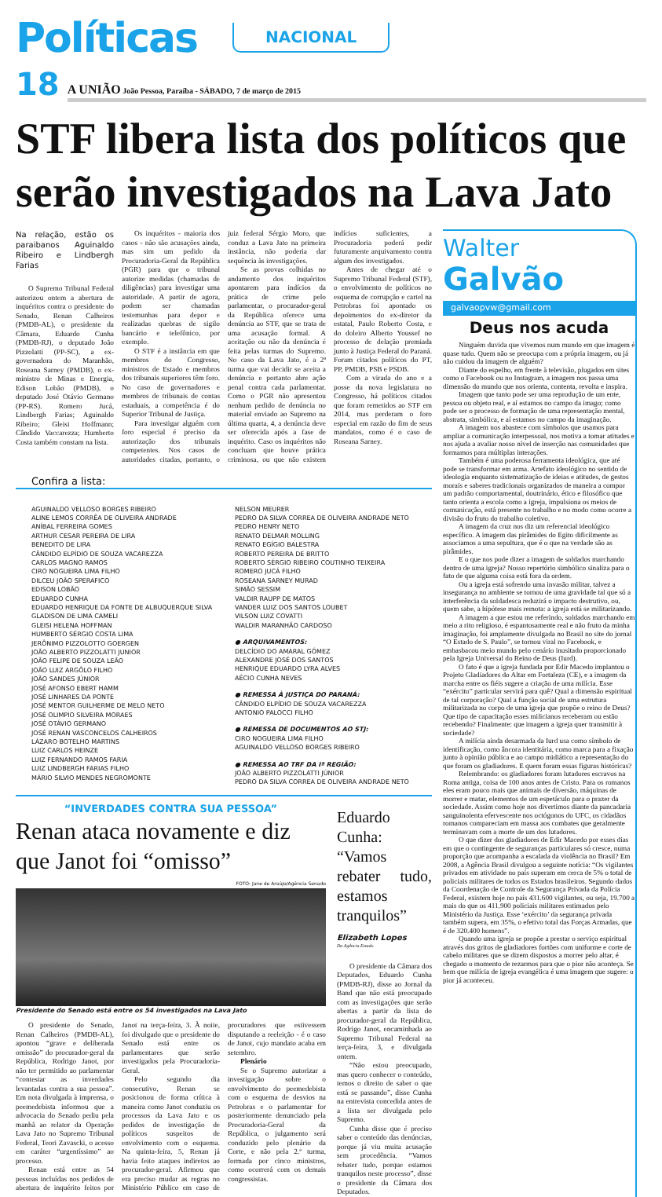Políticas
NACIONAL
18
A UNIÃO João Pessoa, Paraíba - SÁBADO, 7 de março de 2015
STF libera lista dos políticos que serão investigados na Lava Jato
Na relação, estão os paraibanos Aguinaldo Ribeiro e Lindbergh Farias
O Supremo Tribunal Federal autorizou ontem a abertura de inquéritos contra o presidente do Senado, Renan Calheiros (PMDB-AL), o presidente da Câmara, Eduardo Cunha (PMDB-RJ), o deputado João Pizzolatti (PP-SC), a ex-governadora do Maranhão, Roseana Sarney (PMDB), o ex-ministro de Minas e Energia, Edison Lobão (PMDB), o deputado José Otávio Germano (PP-RS). Romero Jucá, Lindbergh Farias; Aguinaldo Ribeiro; Gleisi Hoffmann; Cândido Vaccarezza; Humberto Costa também constam na lista.
Os inquéritos - maioria dos casos - não são acusações ainda, mas sim um pedido da Procuradoria-Geral da República (PGR) para que o tribunal autorize medidas (chamadas de diligências) para investigar uma autoridade. A partir de agora, podem ser chamadas testemunhas para depor e realizadas quebras de sigilo bancário e telefônico, por exemplo.
O STF é a instância em que membros do Congresso, ministros de Estado e membros dos tribunais superiores têm foro. No caso de governadores e membros de tribunais de contas estaduais, a competência é do Superior Tribunal de Justiça.
Para investigar alguém com foro especial é preciso da autorização dos tribunais competentes. Nos casos de autoridades citadas, portanto, o juiz federal Sérgio Moro, que conduz a Lava Jato na primeira instância, não poderia dar sequência às investigações.
Se as provas colhidas no andamento dos inquéritos apontarem para indícios da prática de crime pelo parlamentar, o procurador-geral da República oferece uma denúncia ao STF, que se trata de uma acusação formal. A aceitação ou não da denúncia é feita pelas turmas do Supremo. No caso da Lava Jato, é a 2ª turma que vai decidir se aceita a denúncia e portanto abre ação penal contra cada parlamentar. Como o PGR não apresentou nenhum pedido de denúncia no material enviado ao Supremo na última quarta, 4, a denúncia deve ser oferecida após a fase de inquérito. Caso os inquéritos não concluam que houve prática criminosa, ou que não existem indícios suficientes, a Procuradoria poderá pedir futuramente arquivamento contra algum dos investigados.
Antes de chegar até o Supremo Tribunal Federal (STF), o envolvimento de políticos no esquema de corrupção e cartel na Petrobras foi apontado os depoimentos do ex-diretor da estatal, Paulo Roberto Costa, e do doleiro Alberto Youssef no processo de delação premiada junto à Justiça Federal do Paraná. Foram citados políticos do PT, PP, PMDB, PSB e PSDB.
Com a virada do ano e a posse da nova legislatura no Congresso, há políticos citados que foram remetidos ao STF em 2014, mas perderam o foro especial em razão do fim de seus mandatos, como é o caso de Roseana Sarney.
Confira a lista:
AGUINALDO VELLOSO BORGES RIBEIRO
ALINE LEMOS CORRÊA DE OLIVEIRA ANDRADE
ANÍBAL FERREIRA GOMES
ARTHUR CESAR PEREIRA DE LIRA
BENEDITO DE LIRA
CÂNDIDO ELPÍDIO DE SOUZA VACAREZZA
CARLOS MAGNO RAMOS
CIRO NOGUEIRA LIMA FILHO
DILCEU JOÃO SPERAFICO
EDISON LOBÃO
EDUARDO CUNHA
EDUARDO HENRIQUE DA FONTE DE ALBUQUERQUE SILVA
GLADISON DE LIMA CAMELI
GLEISI HELENA HOFFMAN
HUMBERTO SÉRGIO COSTA LIMA
JERÔNIMO PIZZOLOTTO GOERGEN
JOÃO ALBERTO PIZZOLATTI JUNIOR
JOÃO FELIPE DE SOUZA LEÃO
JOÃO LUIZ ARGÔLO FILHO
JOÃO SANDES JÚNIOR
JOSÉ AFONSO EBERT HAMM
JOSÉ LINHARES DA PONTE
JOSÉ MENTOR GUILHERME DE MELO NETO
JOSÉ OLIMPIO SILVEIRA MORAES
JOSÉ OTÁVIO GERMANO
JOSÉ RENAN VASCONCELOS CALHEIROS
LÁZARO BOTELHO MARTINS
LUIZ CARLOS HEINZE
LUIZ FERNANDO RAMOS FARIA
LUIZ LINDBERGH FARIAS FILHO
MÁRIO SILVIO MENDES NEGROMONTE
NELSON MEURER
PEDRO DA SILVA CORREA DE OLIVEIRA ANDRADE NETO
PEDRO HENRY NETO
RENATO DELMAR MOLLING
RENATO EGÍGIO BALESTRA
ROBERTO PEREIRA DE BRITTO
ROBERTO SÉRGIO RIBEIRO COUTINHO TEIXEIRA
ROMERO JUCÁ FILHO
ROSEANA SARNEY MURAD
SIMÃO SESSIM
VALDIR RAUPP DE MATOS
VANDER LUIZ DOS SANTOS LOUBET
VILSON LUIZ COVATTI
WALDIR MARANHÃO CARDOSO
● ARQUIVAMENTOS:
DELCÍDIO DO AMARAL GÓMEZ
ALEXANDRE JOSÉ DOS SANTOS
HENRIQUE EDUARDO LYRA ALVES
AÉCIO CUNHA NEVES
● REMESSA À JUSTIÇA DO PARANÁ:
CÂNDIDO ELPÍDIO DE SOUZA VACAREZZA
ANTONIO PALOCCI FILHO
● REMESSA DE DOCUMENTOS AO STJ:
CIRO NOGUEIRA LIMA FILHO
AGUINALDO VELLOSO BORGES RIBEIRO
● REMESSA AO TRF DA Iª REGIÃO:
JOÃO ALBERTO PIZZOLATTI JÚNIOR
PEDRO DA SILVA CORREA DE OLIVEIRA ANDRADE NETO
“INVERDADES CONTRA SUA PESSOA”
Renan ataca novamente e diz que Janot foi “omisso”
FOTO: Jane de Araújo/Agência Senado
Presidente do Senado está entre os 54 investigados na Lava Jato
O presidente do Senado, Renan Calheiros (PMDB-AL), apontou “grave e deliberada omissão” do procurador-geral da República, Rodrigo Janot, por não ter permitido ao parlamentar “contestar as inverdades levantadas contra a sua pessoa”. Em nota divulgada à imprensa, o peemedebista informou que a advocacia do Senado pediu pela manhã ao relator da Operação Lava Jato no Supremo Tribunal Federal, Teori Zavascki, o acesso em caráter “urgentíssimo” ao processo.
Renan está entre as 54 pessoas incluídas nos pedidos de abertura de inquérito feitos por Janot na terça-feira, 3. À noite, foi divulgado que o presidente do Senado está entre os parlamentares que serão investigados pela Procuradoria-Geral.
Pelo segundo dia consecutivo, Renan se posicionou de forma crítica à maneira como Janot conduziu os processos da Lava Jato e os pedidos de investigação de políticos suspeitos de envolvimento com o esquema. Na quinta-feira, 5, Renan já havia feito ataques indiretos ao procurador-geral. Afirmou que era preciso mudar as regras no Ministério Público em caso de procuradores que estivessem disputando a reeleição - é o caso de Janot, cujo mandato acaba em setembro.
Plenário
Se o Supremo autorizar a investigação sobre o envolvimento do peemedebista com o esquema de desvios na Petrobras e o parlamentar for posteriormente denunciado pela Procuradoria-Geral da República, o julgamento será conduzido pelo plenário da Corte, e não pela 2.ª turma, formada por cinco ministros, como ocorrerá com os demais congressistas.
Eduardo Cunha: “Vamos rebater tudo, estamos tranquilos”
Elizabeth Lopes
Da Agência Estado
O presidente da Câmara dos Deputados, Eduardo Cunha (PMDB-RJ), disse ao Jornal da Band que não está preocupado com as investigações que serão abertas a partir da lista do procurador-geral da República, Rodrigo Janot, encaminhada ao Supremo Tribunal Federal na terça-feira, 3, e divulgada ontem.
“Não estou preocupado, mas quero conhecer o conteúdo, temos o direito de saber o que está se passando”, disse Cunha na entrevista concedida antes de a lista ser divulgada pelo Supremo.
Cunha disse que é preciso saber o conteúdo das denúncias, porque já viu muita acusação sem procedência. “Vamos rebater tudo, porque estamos tranquilos neste processo”, disse o presidente da Câmara dos Deputados.
Walter
Galvão
galvaopvw@gmail.com
Deus nos acuda
Ninguém duvida que vivemos num mundo em que imagem é quase tudo. Quem não se preocupa com a própria imagem, ou já não cuidou da imagem de alguém?
Diante do espelho, em frente à televisão, plugados em sites como o Facebook ou no Instagram, a imagem nos passa uma dimensão do mundo que nos orienta, contenta, revolta e inspira.
Imagem que tanto pode ser uma reprodução de um ente, pessoa ou objeto real, e aí estamos no campo da imago; como pode ser o processo de formação de uma representação mental, abstrata, simbólica, e aí estamos no campo da imaginação.
A imagem nos abastece com símbolos que usamos para ampliar a comunicação interpessoal, nos motiva a tomar atitudes e nos ajuda a avaliar nosso nível de inserção nas comunidades que formamos para múltiplas interações.
Também é uma poderosa ferramenta ideológica, que até pode se transformar em arma. Artefato ideológico no sentido de ideologia enquanto sistematização de ideias e atitudes, de gestos morais e saberes tradicionais organizados de maneira a compor um padrão comportamental, doutrinário, ético e filosófico que tanto orienta a escola como a igreja, impulsiona os meios de comunicação, está presente no trabalho e no modo como ocorre a divisão do fruto do trabalho coletivo.
A imagem da cruz nos diz um referencial ideológico específico. A imagem das pirâmides do Egito dificilmente as associamos a uma sepultura, que é o que na verdade são as pirâmides.
E o que nos pode dizer a imagem de soldados marchando dentro de uma igreja? Nosso repertório simbólico sinaliza para o fato de que alguma coisa está fora da ordem.
Ou a igreja está sofrendo uma invasão militar, talvez a insegurança no ambiente se tornou de uma gravidade tal que só a interferência da soldadesca reduzirá o impacto destrutivo, ou, quem sabe, a hipótese mais remota: a igreja está se militarizando.
A imagem a que estou me referindo, soldados marchando em meio a rito religioso, é espantosamente real e não fruto da minha imaginação, foi amplamente divulgada no Brasil no site do jornal “O Estado de S. Paulo”, se tornou viral no Facebook, e embasbacou meio mundo pelo cenário inusitado proporcionado pela Igreja Universal do Reino de Deus (Iurd).
O fato é que a igreja fundada por Edir Macedo implantou o Projeto Gladiadores do Altar em Fortaleza (CE), e a imagem da marcha entre os fiéis sugere a criação de uma milícia. Esse “exército” particular servirá para quê? Qual a dimensão espiritual de tal corporação? Qual a função social de uma estrutura militarizada no corpo de uma igreja que propõe o reino de Deus? Que tipo de capacitação esses milicianos receberam ou estão recebendo? Finalmente: que imagem a igreja quer transmitir à sociedade?
A milícia ainda desarmada da Iurd usa como símbolo de identificação, como âncora identitária, como marca para a fixação junto à opinião pública e ao campo midiático a representação do que foram os gladiadores. E quem foram essas figuras históricas?
Relembrando: os gladiadores foram lutadores escravos na Roma antiga, coisa de 100 anos antes de Cristo. Para os romanos eles eram pouco mais que animais de diversão, máquinas de morrer e matar, elementos de um espetáculo para o prazer da sociedade. Assim como hoje nos divertimos diante da pancadaria sanguinolenta efervescente nos octógonos do UFC, os cidadãos romanos compareciam em massa aos combates que geralmente terminavam com a morte de um dos lutadores.
O que dizer dos gladiadores de Edir Macedo por esses dias em que o contingente de seguranças particulares só cresce, numa proporção que acompanha a escalada da violência no Brasil? Em 2008, a Agência Brasil divulgou a seguinte notícia: “Os vigilantes privados em atividade no país superam em cerca de 5% o total de policiais militares de todos os Estados brasileiros. Segundo dados da Coordenação de Controle da Segurança Privada da Polícia Federal, existem hoje no país 431.600 vigilantes, ou seja, 19.700 a mais do que os 411.900 policiais militares estimados pelo Ministério da Justiça. Esse ‘exército’ da segurança privada também supera, em 35%, o efetivo total das Forças Armadas, que é de 320.400 homens”.
Quando uma igreja se propõe a prestar o serviço espiritual através dos gritos de gladiadores fortões com uniforme e corte de cabelo militares que se dizem dispostos a morrer pelo altar, é chegado o momento de rezarmos para que o pior não aconteça. Se bem que milícia de igreja evangélica é uma imagem que sugere: o pior já aconteceu.